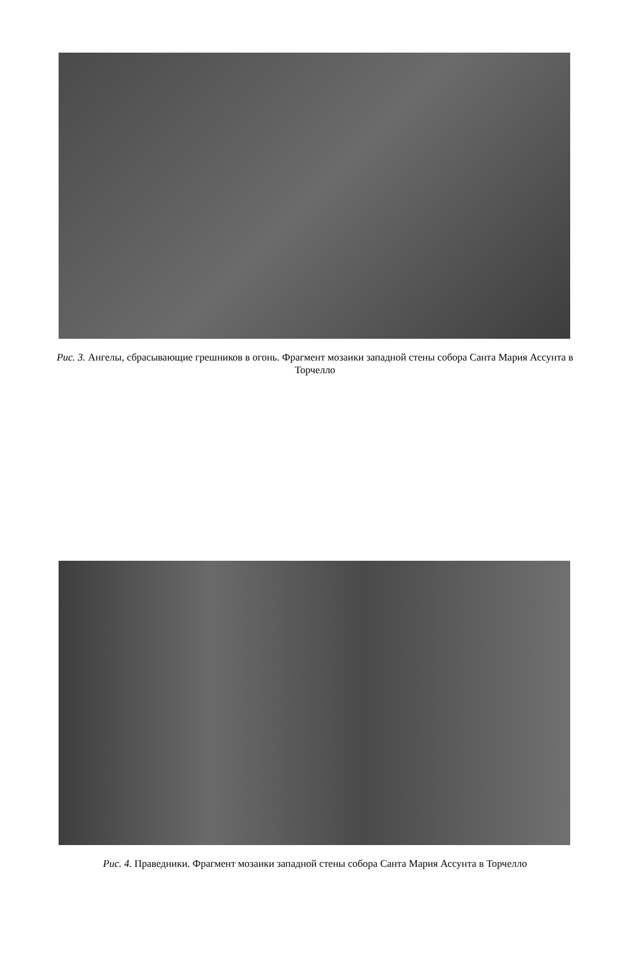Рис. 3. Ангелы, сбрасывающие грешников в огонь. Фрагмент мозаики западной стены собора Санта Мария Ассунта в Торчелло
Рис. 4. Праведники. Фрагмент мозаики западной стены собора Санта Мария Ассунта в Торчелло